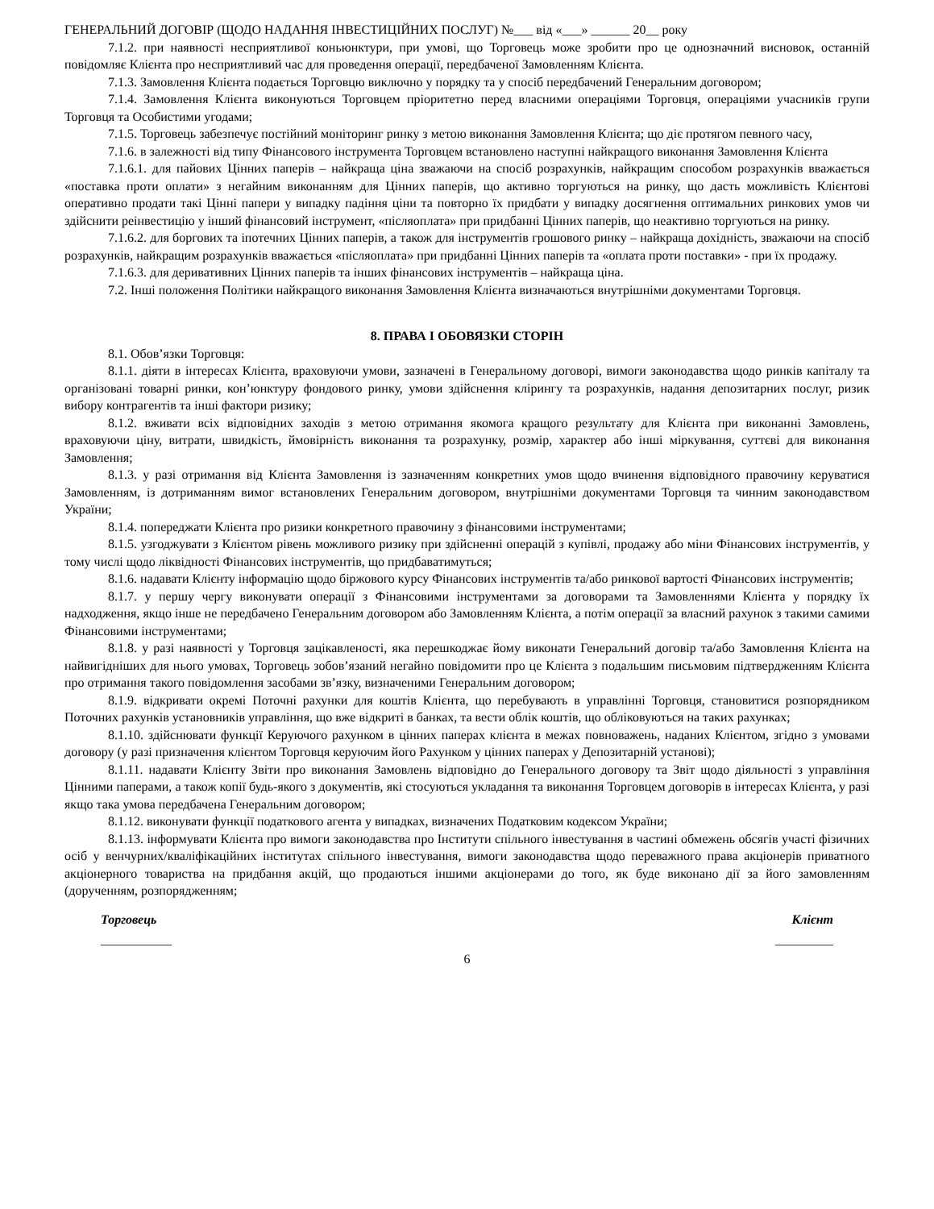ГЕНЕРАЛЬНИЙ ДОГОВІР (ЩОДО НАДАННЯ ІНВЕСТИЦІЙНИХ ПОСЛУГ) №___ від «___» ______ 20__ року
7.1.2. при наявності несприятливої коньюнктури, при умові, що Торговець може зробити про це однозначний висновок, останній повідомляє Клієнта про несприятливий час для проведення операції, передбаченої Замовленням Клієнта.
7.1.3. Замовлення Клієнта подається Торговцю виключно у порядку та у спосіб передбачений Генеральним договором;
7.1.4. Замовлення Клієнта виконуються Торговцем пріоритетно перед власними операціями Торговця, операціями учасників групи Торговця та Особистими угодами;
7.1.5. Торговець забезпечує постійний моніторинг ринку з метою виконання Замовлення Клієнта; що діє протягом певного часу,
7.1.6. в залежності від типу Фінансового інструмента Торговцем встановлено наступні найкращого виконання Замовлення Клієнта
7.1.6.1. для пайових Цінних паперів – найкраща ціна зважаючи на спосіб розрахунків, найкращим способом розрахунків вважається «поставка проти оплати» з негайним виконанням для Цінних паперів, що активно торгуються на ринку, що дасть можливість Клієнтові оперативно продати такі Цінні папери у випадку падіння ціни та повторно їх придбати у випадку досягнення оптимальних ринкових умов чи здійснити реінвестицію у інший фінансовий інструмент, «післяоплата» при придбанні Цінних паперів, що неактивно торгуються на ринку.
7.1.6.2. для боргових та іпотечних Цінних паперів, а також для інструментів грошового ринку – найкраща дохідність, зважаючи на спосіб розрахунків, найкращим розрахунків вважається «післяоплата» при придбанні Цінних паперів та «оплата проти поставки» - при їх продажу.
7.1.6.3. для деривативних Цінних паперів та інших фінансових інструментів – найкраща ціна.
7.2. Інші положення Політики найкращого виконання Замовлення Клієнта визначаються внутрішніми документами Торговця.
8. ПРАВА І ОБОВЯЗКИ СТОРІН
8.1. Обов’язки Торговця:
8.1.1. діяти в інтересах Клієнта, враховуючи умови, зазначені в Генеральному договорі, вимоги законодавства щодо ринків капіталу та організовані товарні ринки, кон’юнктуру фондового ринку, умови здійснення клірингу та розрахунків, надання депозитарних послуг, ризик вибору контрагентів та інші фактори ризику;
8.1.2. вживати всіх відповідних заходів з метою отримання якомога кращого результату для Клієнта при виконанні Замовлень, враховуючи ціну, витрати, швидкість, ймовірність виконання та розрахунку, розмір, характер або інші міркування, суттєві для виконання Замовлення;
8.1.3. у разі отримання від Клієнта Замовлення із зазначенням конкретних умов щодо вчинення відповідного правочину керуватися Замовленням, із дотриманням вимог встановлених Генеральним договором, внутрішніми документами Торговця та чинним законодавством України;
8.1.4. попереджати Клієнта про ризики конкретного правочину з фінансовими інструментами;
8.1.5. узгоджувати з Клієнтом рівень можливого ризику при здійсненні операцій з купівлі, продажу або міни Фінансових інструментів, у тому числі щодо ліквідності Фінансових інструментів, що придбаватимуться;
8.1.6. надавати Клієнту інформацію щодо біржового курсу Фінансових інструментів та/або ринкової вартості Фінансових інструментів;
8.1.7. у першу чергу виконувати операції з Фінансовими інструментами за договорами та Замовленнями Клієнта у порядку їх надходження, якщо інше не передбачено Генеральним договором або Замовленням Клієнта, а потім операції за власний рахунок з такими самими Фінансовими інструментами;
8.1.8. у разі наявності у Торговця зацікавленості, яка перешкоджає йому виконати Генеральний договір та/або Замовлення Клієнта на найвигідніших для нього умовах, Торговець зобов’язаний негайно повідомити про це Клієнта з подальшим письмовим підтвердженням Клієнта про отримання такого повідомлення засобами зв’язку, визначеними Генеральним договором;
8.1.9. відкривати окремі Поточні рахунки для коштів Клієнта, що перебувають в управлінні Торговця, становитися розпорядником Поточних рахунків установників управління, що вже відкриті в банках, та вести облік коштів, що обліковуються на таких рахунках;
8.1.10. здійснювати функції Керуючого рахунком в цінних паперах клієнта в межах повноважень, наданих Клієнтом, згідно з умовами договору (у разі призначення клієнтом Торговця керуючим його Рахунком у цінних паперах у Депозитарній установі);
8.1.11. надавати Клієнту Звіти про виконання Замовлень відповідно до Генерального договору та Звіт щодо діяльності з управління Цінними паперами, а також копії будь-якого з документів, які стосуються укладання та виконання Торговцем договорів в інтересах Клієнта, у разі якщо така умова передбачена Генеральним договором;
8.1.12. виконувати функції податкового агента у випадках, визначених Податковим кодексом України;
8.1.13. інформувати Клієнта про вимоги законодавства про Інститути спільного інвестування в частині обмежень обсягів участі фізичних осіб у венчурних/кваліфікаційних інститутах спільного інвестування, вимоги законодавства щодо переважного права акціонерів приватного акціонерного товариства на придбання акцій, що продаються іншими акціонерами до того, як буде виконано дії за його замовленням (дорученням, розпорядженням;
Торговець Клієнт
___________ _________
6